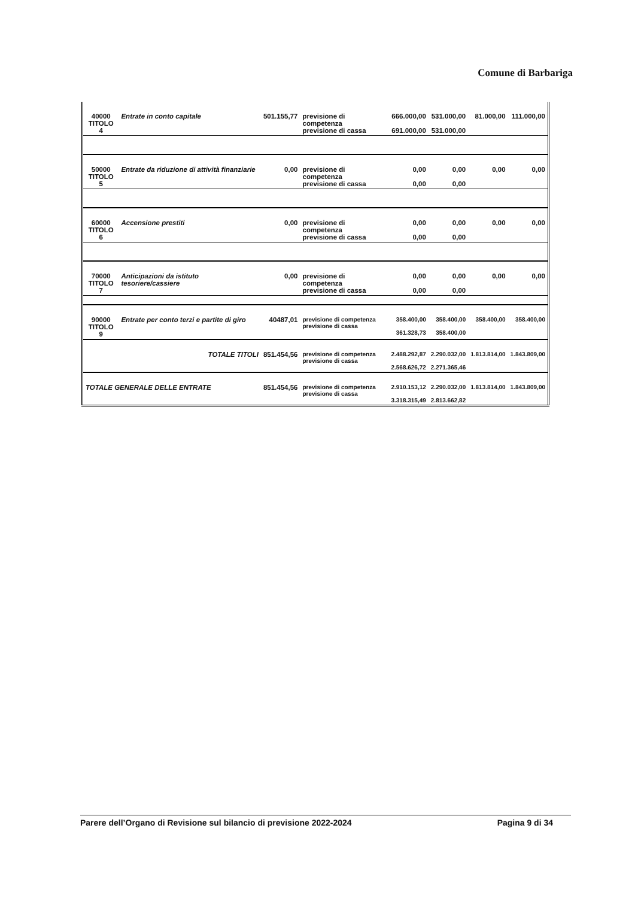Comune di Barbariga
| 40000 TITOLO 4 | Entrate in conto capitale | 501.155,77 | previsione di competenza previsione di cassa | 666.000,00 691.000,00 | 531.000,00 531.000,00 | 81.000,00 | 111.000,00 |
| 50000 TITOLO 5 | Entrate da riduzione di attività finanziarie | 0,00 | previsione di competenza previsione di cassa | 0,00 0,00 | 0,00 0,00 | 0,00 | 0,00 |
| 60000 TITOLO 6 | Accensione prestiti | 0,00 | previsione di competenza previsione di cassa | 0,00 0,00 | 0,00 0,00 | 0,00 | 0,00 |
| 70000 TITOLO 7 | Anticipazioni da istituto tesoriere/cassiere | 0,00 | previsione di competenza previsione di cassa | 0,00 0,00 | 0,00 0,00 | 0,00 | 0,00 |
| 90000 TITOLO 9 | Entrate per conto terzi e partite di giro | 40487,01 | previsione di competenza previsione di cassa | 358.400,00 361.328,73 | 358.400,00 358.400,00 | 358.400,00 | 358.400,00 |
| TOTALE TITOLI | | 851.454,56 | previsione di competenza previsione di cassa | 2.488.292,87 2.568.626,72 | 2.290.032,00 2.271.365,46 | 1.813.814,00 | 1.843.809,00 |
| TOTALE GENERALE DELLE ENTRATE | | 851.454,56 | previsione di competenza previsione di cassa | 2.910.153,12 3.318.315,49 | 2.290.032,00 2.813.662,82 | 1.813.814,00 | 1.843.809,00 |
Parere dell’Organo di Revisione sul bilancio di previsione 2022-2024 Pagina 9 di 34